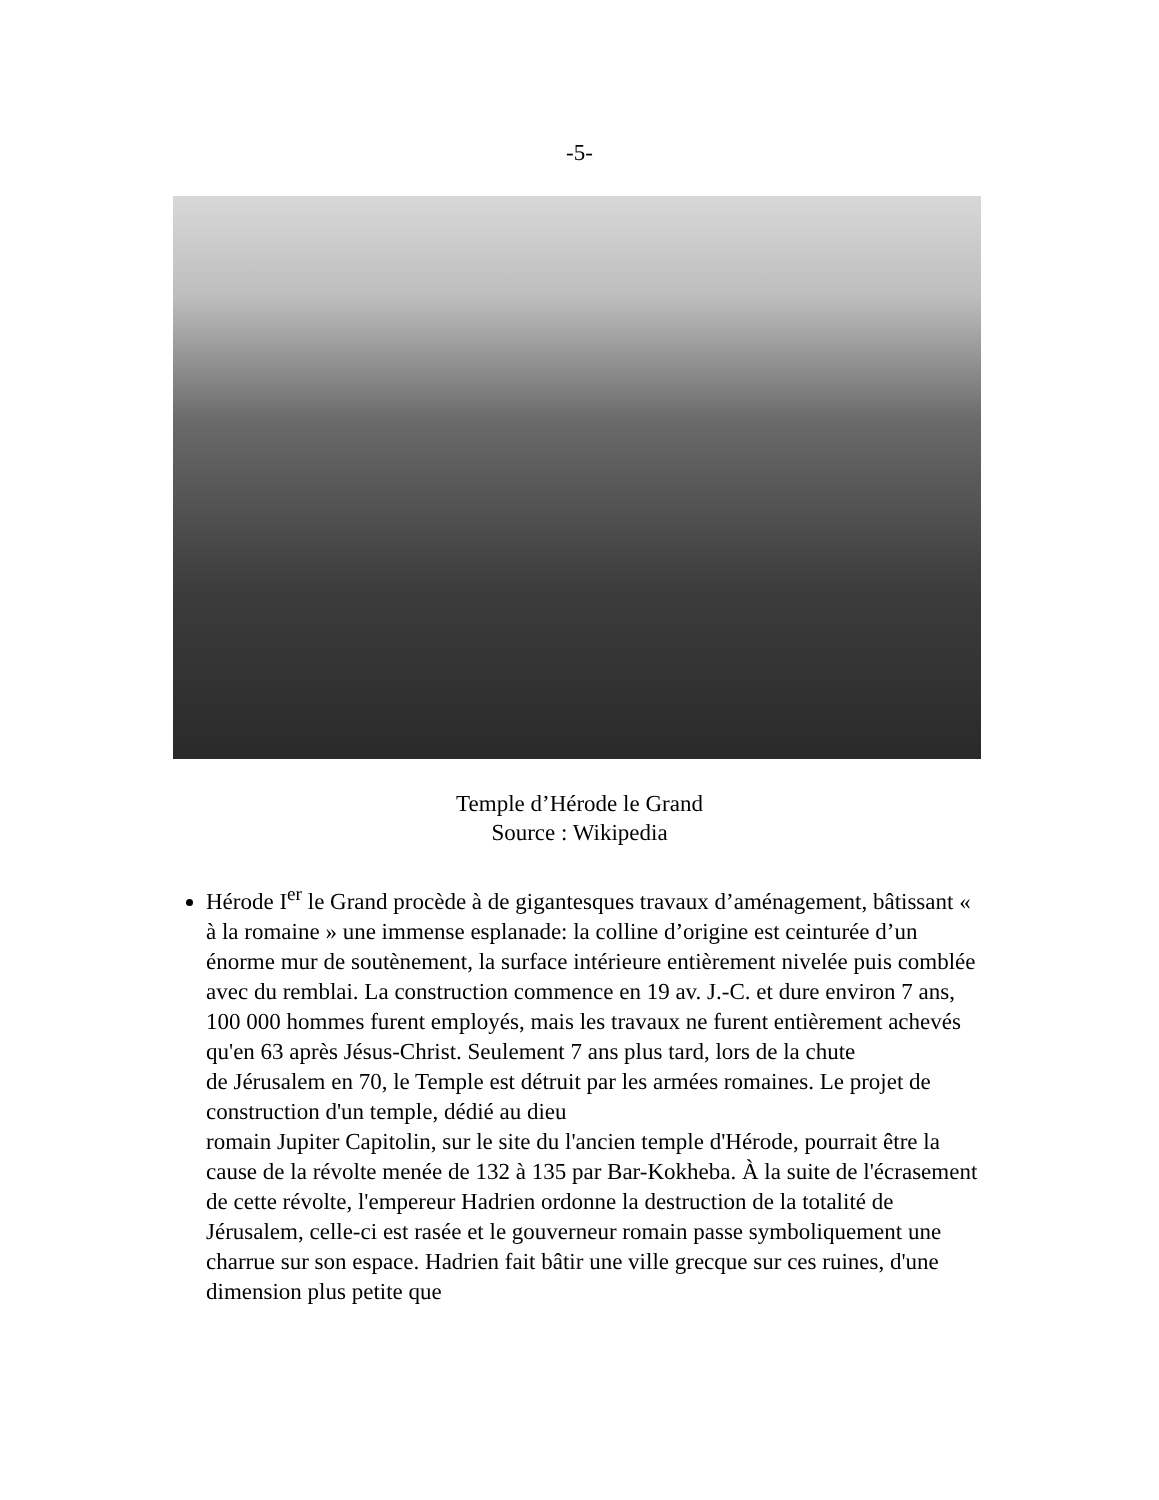-5-
Temple d’Hérode le Grand
Source : Wikipedia
Hérode I<sup>er</sup> le Grand procède à de gigantesques travaux d’aménagement, bâtissant « à la romaine » une immense esplanade: la colline d’origine est ceinturée d’un énorme mur de soutènement, la surface intérieure entièrement nivelée puis comblée avec du remblai. La construction commence en 19 av. J.-C. et dure environ 7 ans, 100 000 hommes furent employés, mais les travaux ne furent entièrement achevés qu'en 63 après Jésus-Christ. Seulement 7 ans plus tard, lors de la chute
de Jérusalem en 70, le Temple est détruit par les armées romaines. Le projet de construction d'un temple, dédié au dieu
romain Jupiter Capitolin, sur le site du l'ancien temple d'Hérode, pourrait être la cause de la révolte menée de 132 à 135 par Bar-Kokheba. À la suite de l'écrasement de cette révolte, l'empereur Hadrien ordonne la destruction de la totalité de Jérusalem, celle-ci est rasée et le gouverneur romain passe symboliquement une charrue sur son espace. Hadrien fait bâtir une ville grecque sur ces ruines, d'une dimension plus petite que